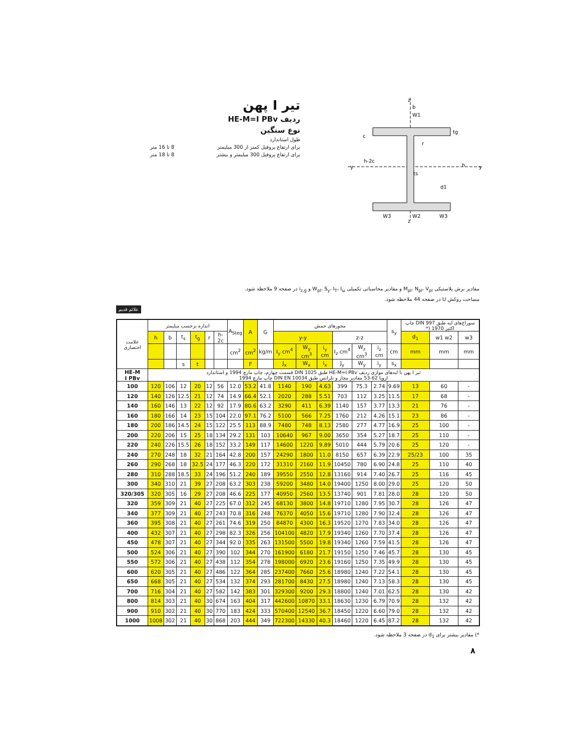تیر I پهن
ردیف HE-M=I PBv
نوع سنگین
طول استاندارد
برای ارتفاع پروفیل کمتر از 300 میلیمتر 8 تا 16 متر
برای ارتفاع پروفیل 300 میلیمتر و بیشتر 8 تا 18 متر
b
W1
y
y
tg
h
h-2c
c
ts
d1
W3
W2
W3
z
z
r
مقادیر برش پلاستیکی M<sub>pl</sub>، N<sub>pl</sub>، V<sub>pl</sub> و مقادیر محاسباتی تکمیلی W<sub>pl</sub>، S<sub>y</sub>، I<sub>T</sub>، I<sub>ω</sub> و i<sub>z,g</sub> در صفحه 9 ملاحظه شود.
مساحت روکش U در صفحه 44 ملاحظه شود.
علائم قدیم
| علامت اختصاری | اندازه برحسب میلیمتر | | | | | | A<sub>Steg</sub> | A | G | محورهای خمش | | | | | | s<sub>y</sub> | سوراخ‌های لبه طبق DIN 997 چاپ اکتبر 1970 (* | | |
| --- | --- | --- | --- | --- | --- | --- | --- | --- | --- | --- | --- | --- | --- | --- | --- | --- | --- | --- | --- |
| | h | b | t<sub>s</sub> | t<sub>g</sub> | r | h-2c | | | | y-y | | | z-z | | | | d<sub>1</sub> | w1 w2 | w3 |
| | | | | | | | cm<sup>2</sup> | cm<sup>2</sup> | kg/m | I<sub>y</sub> cm<sup>4</sup> | W<sub>y</sub> cm<sup>3</sup> | i<sub>y</sub> cm | I<sub>z</sub> cm<sup>4</sup> | W<sub>z</sub> cm<sup>3</sup> | i<sub>z</sub> cm | cm | mm | mm | mm |
| | | | s | t | | | | F | | J<sub>x</sub> | W<sub>x</sub> | i<sub>x</sub> | J<sub>y</sub> | W<sub>y</sub> | i<sub>y</sub> | s<sub>x</sub> | | | |
| HE-M I PBv | تیر I پهن با لبه‌های موازی ردیف HE-M=I PBv طبق DIN 1025 قسمت چهارم، چاپ مارچ 1994 و استاندارد اروپا 62-53 مقادیر مجاز و تلرانس طبق DIN EN 10034 چاپ مارچ 1994 | | | | | | | | | | | | | | | | | | |
| 100 | 120 | 106 | 12 | 20 | 12 | 56 | 12.0 | 53.2 | 41.8 | 1140 | 190 | 4.63 | 399 | 75.3 | 2.74 | 9.69 | 13 | 60 | - |
| 120 | 140 | 126 | 12.5 | 21 | 12 | 74 | 14.9 | 66.4 | 52.1 | 2020 | 288 | 5.51 | 703 | 112 | 3.25 | 11.5 | 17 | 68 | - |
| 140 | 160 | 146 | 13 | 22 | 12 | 92 | 17.9 | 80.6 | 63.2 | 3290 | 411 | 6.39 | 1140 | 157 | 3.77 | 13.3 | 21 | 76 | - |
| 160 | 180 | 166 | 14 | 23 | 15 | 104 | 22.0 | 97.1 | 76.2 | 5100 | 566 | 7.25 | 1760 | 212 | 4.26 | 15.1 | 23 | 86 | - |
| 180 | 200 | 186 | 14.5 | 24 | 15 | 122 | 25.5 | 113 | 88.9 | 7480 | 748 | 8.13 | 2580 | 277 | 4.77 | 16.9 | 25 | 100 | - |
| 200 | 220 | 206 | 15 | 25 | 18 | 134 | 29.2 | 131 | 103 | 10640 | 967 | 9.00 | 3650 | 354 | 5.27 | 18.7 | 25 | 110 | - |
| 220 | 240 | 226 | 15.5 | 26 | 18 | 152 | 33.2 | 149 | 117 | 14600 | 1220 | 9.89 | 5010 | 444 | 5.79 | 20.6 | 25 | 120 | - |
| 240 | 270 | 248 | 18 | 32 | 21 | 164 | 42.8 | 200 | 157 | 24290 | 1800 | 11.0 | 8150 | 657 | 6.39 | 22.9 | 25/23 | 100 | 35 |
| 260 | 290 | 268 | 18 | 32.5 | 24 | 177 | 46.3 | 220 | 172 | 31310 | 2160 | 11.9 | 10450 | 780 | 6.90 | 24.8 | 25 | 110 | 40 |
| 280 | 310 | 288 | 18.5 | 33 | 24 | 196 | 51.2 | 240 | 189 | 39550 | 2550 | 12.8 | 13160 | 914 | 7.40 | 26.7 | 25 | 116 | 45 |
| 300 | 340 | 310 | 21 | 39 | 27 | 208 | 63.2 | 303 | 238 | 59200 | 3480 | 14.0 | 19400 | 1250 | 8.00 | 29.0 | 25 | 120 | 50 |
| 320/305 | 320 | 305 | 16 | 29 | 27 | 208 | 46.6 | 225 | 177 | 40950 | 2560 | 13.5 | 13740 | 901 | 7.81 | 28.0 | 28 | 120 | 50 |
| 320 | 359 | 309 | 21 | 40 | 27 | 225 | 67.0 | 312 | 245 | 68130 | 3800 | 14.8 | 19710 | 1280 | 7.95 | 30.7 | 28 | 126 | 47 |
| 340 | 377 | 309 | 21 | 40 | 27 | 243 | 70.8 | 316 | 248 | 76370 | 4050 | 15.6 | 19710 | 1280 | 7.90 | 32.4 | 28 | 126 | 47 |
| 360 | 395 | 308 | 21 | 40 | 27 | 261 | 74.6 | 319 | 250 | 84870 | 4300 | 16.3 | 19520 | 1270 | 7.83 | 34.0 | 28 | 126 | 47 |
| 400 | 432 | 307 | 21 | 40 | 27 | 298 | 82.3 | 326 | 256 | 104100 | 4820 | 17.9 | 19340 | 1260 | 7.70 | 37.4 | 28 | 126 | 47 |
| 450 | 478 | 307 | 21 | 40 | 27 | 344 | 92.0 | 335 | 263 | 131500 | 5500 | 19.8 | 19340 | 1260 | 7.59 | 41.5 | 28 | 126 | 47 |
| 500 | 524 | 306 | 21 | 40 | 27 | 390 | 102 | 344 | 270 | 161900 | 6180 | 21.7 | 19150 | 1250 | 7.46 | 45.7 | 28 | 130 | 45 |
| 550 | 572 | 306 | 21 | 40 | 27 | 438 | 112 | 354 | 278 | 198000 | 6920 | 23.6 | 19160 | 1250 | 7.35 | 49.9 | 28 | 130 | 45 |
| 600 | 620 | 305 | 21 | 40 | 27 | 486 | 122 | 364 | 285 | 237400 | 7660 | 25.6 | 18980 | 1240 | 7.22 | 54.1 | 28 | 130 | 45 |
| 650 | 668 | 305 | 21 | 40 | 27 | 534 | 132 | 374 | 293 | 281700 | 8430 | 27.5 | 18980 | 1240 | 7.13 | 58.3 | 28 | 130 | 45 |
| 700 | 716 | 304 | 21 | 40 | 27 | 582 | 142 | 383 | 301 | 329300 | 9200 | 29.3 | 18800 | 1240 | 7.01 | 62.5 | 28 | 130 | 42 |
| 800 | 814 | 303 | 21 | 40 | 30 | 674 | 163 | 404 | 317 | 442600 | 10870 | 33.1 | 18630 | 1230 | 6.79 | 70.9 | 28 | 132 | 42 |
| 900 | 910 | 302 | 21 | 40 | 30 | 770 | 183 | 424 | 333 | 570400 | 12540 | 36.7 | 18450 | 1220 | 6.60 | 79.0 | 28 | 132 | 42 |
| 1000 | 1008 | 302 | 21 | 40 | 30 | 868 | 203 | 444 | 349 | 722300 | 14330 | 40.3 | 18460 | 1220 | 6.45 | 87.2 | 28 | 132 | 42 |
*) مقادیر بیشتر برای d<sub>1</sub> در صفحه 3 ملاحظه شود.
٨